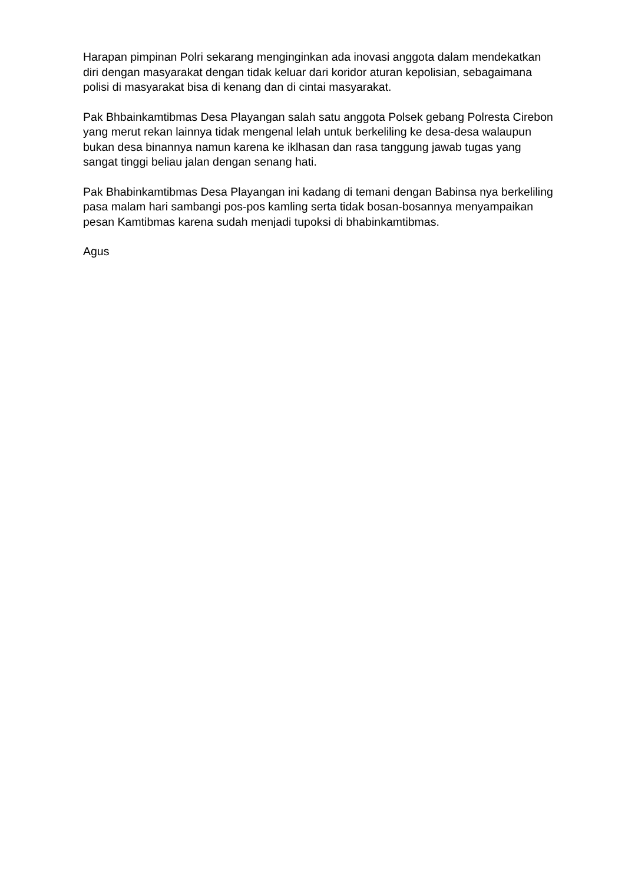Harapan pimpinan Polri sekarang menginginkan ada inovasi anggota dalam mendekatkan diri dengan masyarakat dengan tidak keluar dari koridor aturan kepolisian, sebagaimana polisi di masyarakat bisa di kenang dan di cintai masyarakat.
Pak Bhbainkamtibmas Desa Playangan salah satu anggota Polsek gebang Polresta Cirebon yang merut rekan lainnya tidak mengenal lelah untuk berkeliling ke desa-desa walaupun bukan desa binannya namun karena ke iklhasan dan rasa tanggung jawab tugas yang sangat tinggi beliau jalan dengan senang hati.
Pak Bhabinkamtibmas Desa Playangan ini kadang di temani dengan Babinsa nya berkeliling pasa malam hari sambangi pos-pos kamling serta tidak bosan-bosannya menyampaikan pesan Kamtibmas karena sudah menjadi tupoksi di bhabinkamtibmas.
Agus